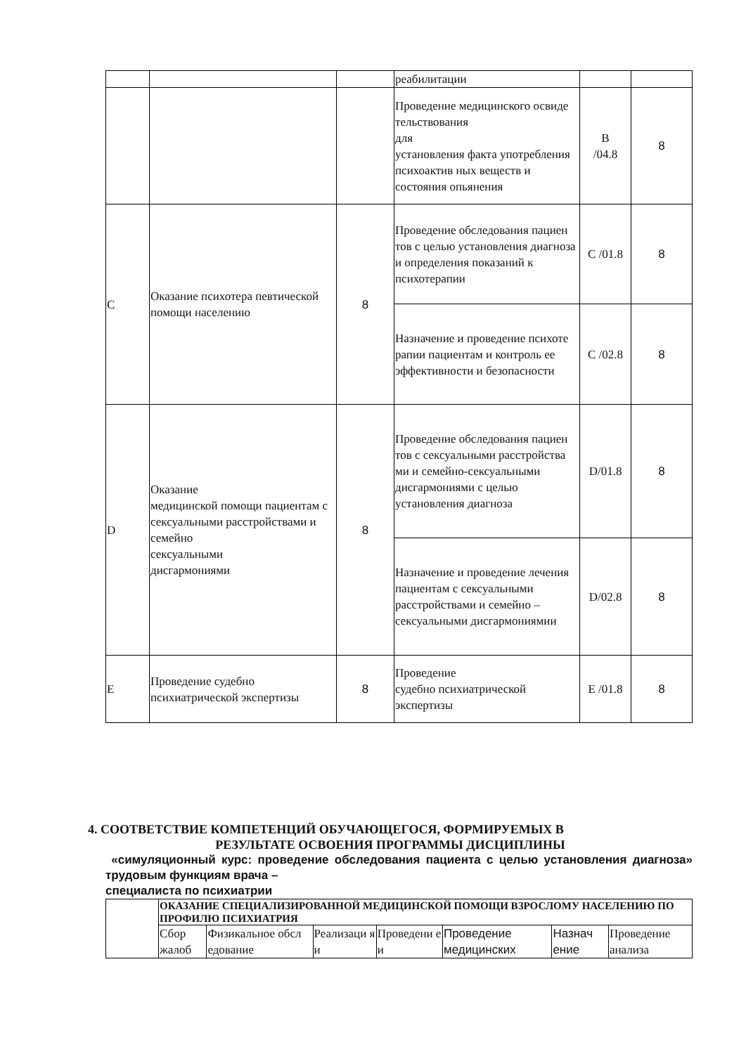| | | | реабилитации | | |
| | | | Проведение медицинского освиде тельствования для установления факта употребления психоактив ных веществ и состояния опьянения | B /04.8 | 8 |
| C | Оказание психотера певтической помощи населению | 8 | Проведение обследования пациен тов с целью установления диагноза и определения показаний к психотерапии | C /01.8 | 8 |
| | | | Назначение и проведение психоте рапии пациентам и контроль ее эффективности и безопасности | C /02.8 | 8 |
| D | Оказание медицинской помощи пациентам с сексуальными расстройствами и семейно сексуальными дисгармониями | 8 | Проведение обследования пациен тов с сексуальными расстройства ми и семейно-сексуальными дисгармониями с целью установления диагноза | D/01.8 | 8 |
| | | | Назначение и проведение лечения пациентам с сексуальными расстройствами и семейно –сексуальными дисгармониямии | D/02.8 | 8 |
| E | Проведение судебно психиатрической экспертизы | 8 | Проведение судебно психиатрической экспертизы | E /01.8 | 8 |
4. СООТВЕТСТВИЕ КОМПЕТЕНЦИЙ ОБУЧАЮЩЕГОСЯ, ФОРМИРУЕМЫХ В
РЕЗУЛЬТАТЕ ОСВОЕНИЯ ПРОГРАММЫ ДИСЦИПЛИНЫ
«симуляционный курс: проведение обследования пациента с целью установления диагноза» трудовым функциям врача –
специалиста по психиатрии
| | ОКАЗАНИЕ СПЕЦИАЛИЗИРОВАННОЙ МЕДИЦИНСКОЙ ПОМОЩИ ВЗРОСЛОМУ НАСЕЛЕНИЮ ПО ПРОФИЛЮ ПСИХИАТРИЯ | | | | | | |
| | Сбор жалоб | Физикальное обсл едование | Реализаци я и | Проведени е и | Проведение медицинских | Назнач ение | Проведение анализа |